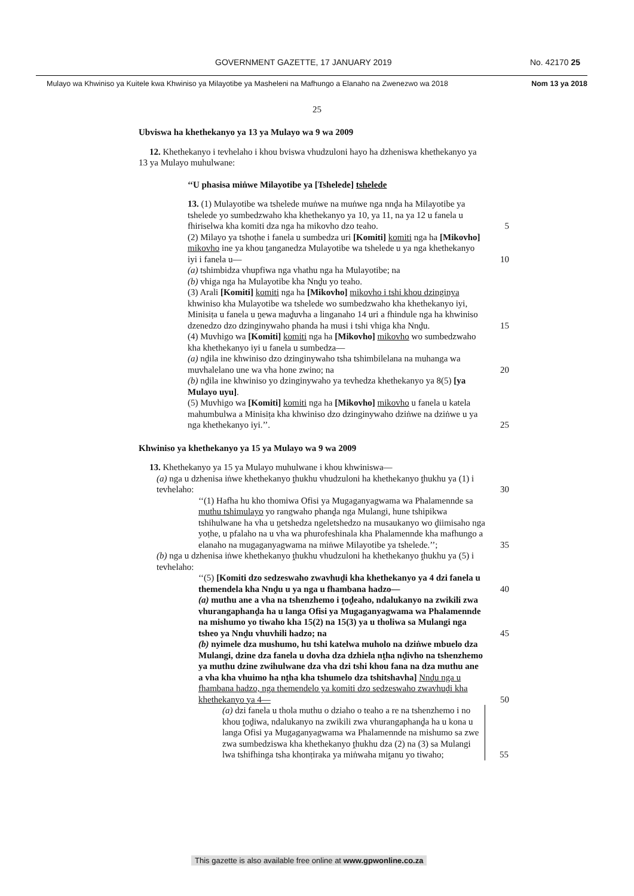GOVERNMENT GAZETTE, 17 JANUARY 2019 No. 42170 25
Mulayo wa Khwiniso ya Kuitele kwa Khwiniso ya Milayotibe ya Masheleni na Mafhungo a Elanaho na Zwenezwo wa 2018 Nom 13 ya 2018
25
Ubviswa ha khethekanyo ya 13 ya Mulayo wa 9 wa 2009
12. Khethekanyo i tevhelaho i khou bviswa vhudzuloni hayo ha dzheniswa khethekanyo ya 13 ya Mulayo muhulwane:
‘‘U phasisa miṅwe Milayotibe ya [Tshelede] tshelede
13. (1) Mulayotibe wa tshelede muṅwe na muṅwe nga nnḓa ha Milayotibe ya tshelede yo sumbedzwaho kha khethekanyo ya 10, ya 11, na ya 12 u fanela u fhiriselwa kha komiti dza nga ha mikovho dzo teaho. 5
(2) Milayo ya tshoṭhe i fanela u sumbedza uri [Komiti] komiti nga ha [Mikovho] mikovho ine ya khou ṱanganedza Mulayotibe wa tshelede u ya nga khethekanyo iyi i fanela u— 10
(a) tshimbidza vhupfiwa nga vhathu nga ha Mulayotibe; na
(b) vhiga nga ha Mulayotibe kha Nnḓu yo teaho.
(3) Arali [Komiti] komiti nga ha [Mikovho] mikovho i tshi khou dzinginya khwiniso kha Mulayotibe wa tshelede wo sumbedzwaho kha khethekanyo iyi, Minisiṭa u fanela u ṋewa maḓuvha a linganaho 14 uri a fhindule nga ha khwiniso dzenedzo dzo dzinginywaho phanda ha musi i tshi vhiga kha Nnḓu. 15
(4) Muvhigo wa [Komiti] komiti nga ha [Mikovho] mikovho wo sumbedzwaho kha khethekanyo iyi u fanela u sumbedza—
(a) nḓila ine khwiniso dzo dzinginywaho tsha tshimbilelana na muhanga wa muvhalelano une wa vha hone zwino; na 20
(b) nḓila ine khwiniso yo dzinginywaho ya tevhedza khethekanyo ya 8(5) [ya Mulayo uyu].
(5) Muvhigo wa [Komiti] komiti nga ha [Mikovho] mikovho u fanela u katela mahumbulwa a Minisiṭa kha khwiniso dzo dzinginywaho dziṅwe na dziṅwe u ya nga khethekanyo iyi.’’. 25
Khwiniso ya khethekanyo ya 15 ya Mulayo wa 9 wa 2009
13. Khethekanyo ya 15 ya Mulayo muhulwane i khou khwiniswa—
(a) nga u dzhenisa iṅwe khethekanyo ṱhukhu vhudzuloni ha khethekanyo ṱhukhu ya (1) i tevhelaho: 30
‘‘(1) Hafha hu kho thomiwa Ofisi ya Mugaganyagwama wa Phalamennde sa muthu tshimulayo yo rangwaho phanḓa nga Mulangi, hune tshipikwa tshihulwane ha vha u ṋetshedza ngeletshedzo na musaukanyo wo ḓiimisaho nga yoṭhe, u pfalaho na u vha wa phurofeshinala kha Phalamennde kha mafhungo a elanaho na mugaganyagwama na miṅwe Milayotibe ya tshelede.’’; 35
(b) nga u dzhenisa iṅwe khethekanyo ṱhukhu vhudzuloni ha khethekanyo ṱhukhu ya (5) i tevhelaho:
‘‘(5) [Komiti dzo sedzeswaho zwavhuḓi kha khethekanyo ya 4 dzi fanela u themendela kha Nnḓu u ya nga u fhambana hadzo— 40
(a) muthu ane a vha na tshenzhemo i ṱoḓeaho, ndalukanyo na zwikili zwa vhurangaphanḓa ha u langa Ofisi ya Mugaganyagwama wa Phalamennde na mishumo yo tiwaho kha 15(2) na 15(3) ya u tholiwa sa Mulangi nga tsheo ya Nnḓu vhuvhili hadzo; na 45
(b) nyimele dza mushumo, hu tshi katelwa muholo na dziṅwe mbuelo dza Mulangi, dzine dza fanela u dovha dza dzhiela nṱha nḓivho na tshenzhemo ya muthu dzine zwihulwane dza vha dzi tshi khou fana na dza muthu ane a vha kha vhuimo ha nṱha kha tshumelo dza tshitshavha] Nnḓu nga u fhambana hadzo, nga themendelo ya komiti dzo sedzeswaho zwavhuḓi kha khethekanyo ya 4— 50
(a) dzi fanela u thola muthu o dziaho o teaho a re na tshenzhemo i no khou ṱoḓiwa, ndalukanyo na zwikili zwa vhurangaphanḓa ha u kona u langa Ofisi ya Mugaganyagwama wa Phalamennde na mishumo sa zwe zwa sumbedziswa kha khethekanyo ṱhukhu dza (2) na (3) sa Mulangi lwa tshifhinga tsha khonṭiraka ya miṅwaha miṱanu yo tiwaho; 55
This gazette is also available free online at www.gpwonline.co.za